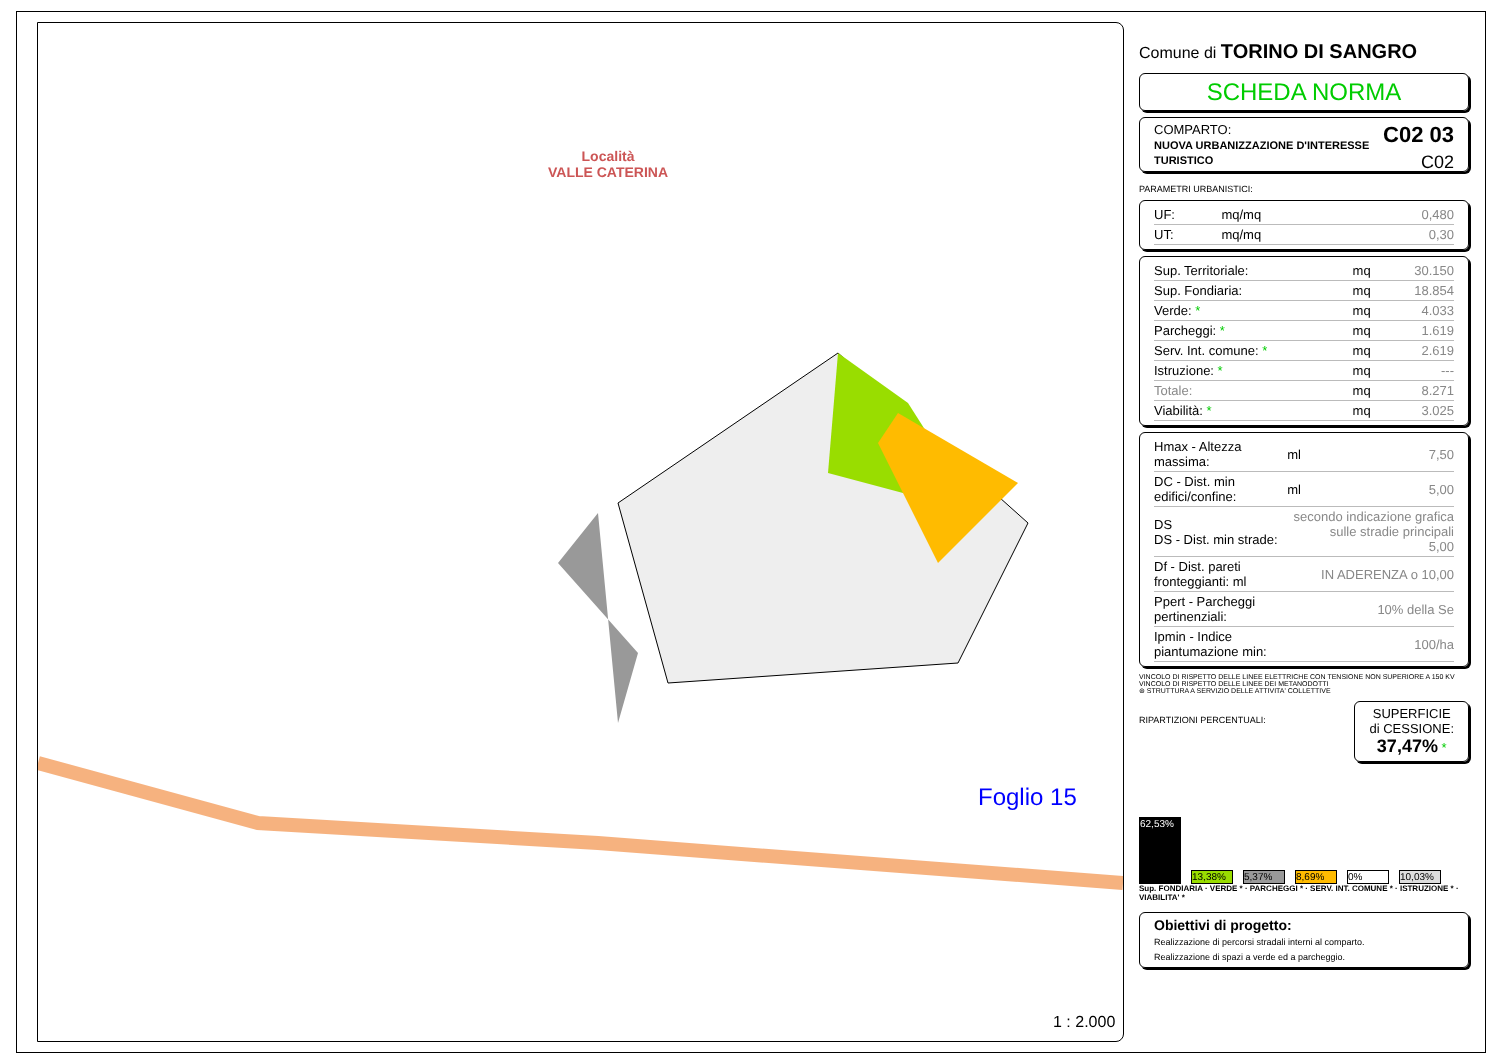Località
VALLE CATERINA
Foglio 15
1 : 2.000
Comune di TORINO DI SANGRO
SCHEDA NORMA
COMPARTO: C02 03
NUOVA URBANIZZAZIONE D'INTERESSE TURISTICO C02
PARAMETRI URBANISTICI:
| UF: | mq/mq | 0,480 |
| UT: | mq/mq | 0,30 |
| Sup. Territoriale: | mq | 30.150 |
| Sup. Fondiaria: | mq | 18.854 |
| Verde: * | mq | 4.033 |
| Parcheggi: * | mq | 1.619 |
| Serv. Int. comune: * | mq | 2.619 |
| Istruzione: * | mq | --- |
| Totale: | mq | 8.271 |
| Viabilità: * | mq | 3.025 |
| Hmax - Altezza massima: | ml | 7,50 |
| DC - Dist. min edifici/confine: | ml | 5,00 |
| DS DS - Dist. min strade: | secondo indicazione grafica sulle stradie principali 5,00 | |
| Df - Dist. pareti fronteggianti: ml | IN ADERENZA o 10,00 | |
| Ppert - Parcheggi pertinenziali: | 10% della Se | |
| Ipmin - Indice piantumazione min: | 100/ha | |
VINCOLO DI RISPETTO DELLE LINEE ELETTRICHE CON TENSIONE NON SUPERIORE A 150 KV
VINCOLO DI RISPETTO DELLE LINEE DEI METANODOTTI
⊛ STRUTTURA A SERVIZIO DELLE ATTIVITA' COLLETTIVE
RIPARTIZIONI PERCENTUALI:
SUPERFICIE
di CESSIONE:
37,47% *
62,53%
13,38%
5,37%
8,69%
0%
10,03%
Sup. FONDIARIA · VERDE * · PARCHEGGI * · SERV. INT. COMUNE * · ISTRUZIONE * · VIABILITA' *
Obiettivi di progetto:
Realizzazione di percorsi stradali interni al comparto.
Realizzazione di spazi a verde ed a parcheggio.